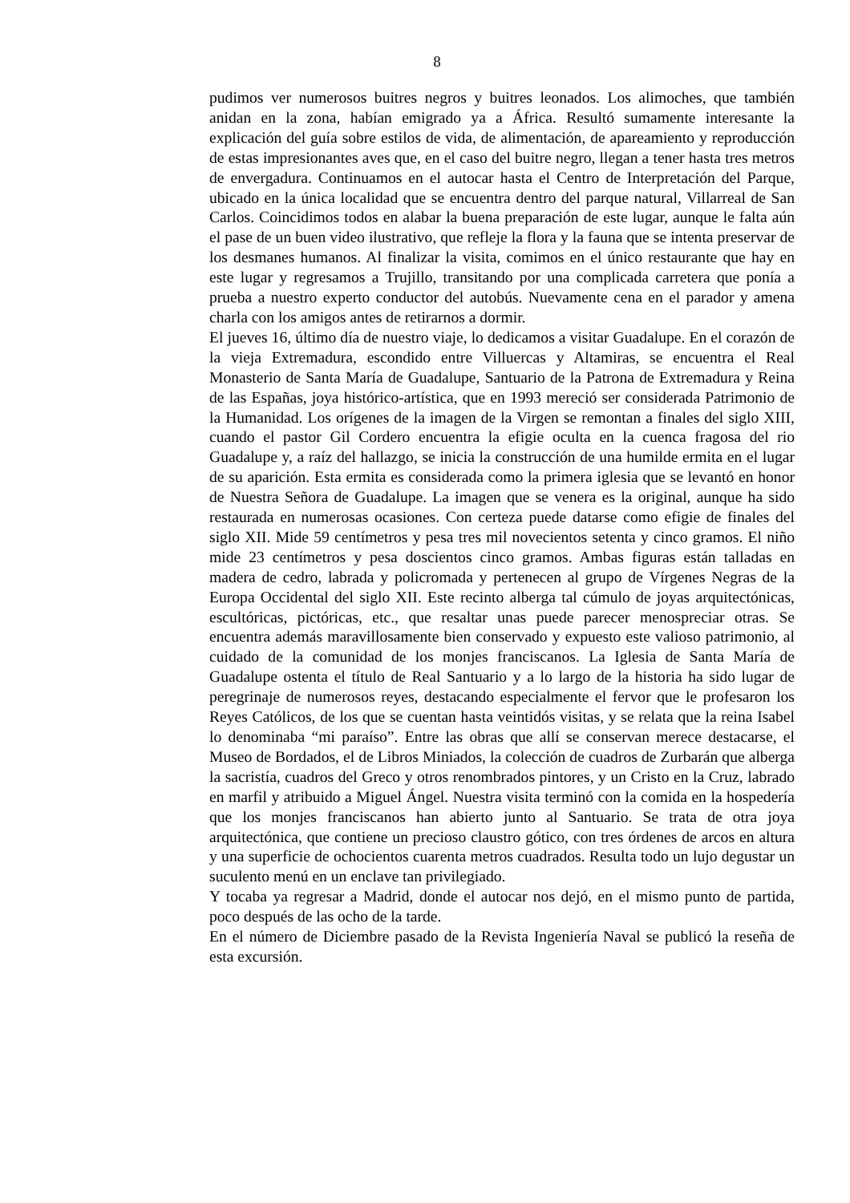8
pudimos ver numerosos buitres negros y buitres leonados. Los alimoches, que también anidan en la zona, habían emigrado ya a África. Resultó sumamente interesante la explicación del guía sobre estilos de vida, de alimentación, de apareamiento y reproducción de estas impresionantes aves que, en el caso del buitre negro, llegan a tener hasta tres metros de envergadura. Continuamos en el autocar hasta el Centro de Interpretación del Parque, ubicado en la única localidad que se encuentra dentro del parque natural, Villarreal de San Carlos. Coincidimos todos en alabar la buena preparación de este lugar, aunque le falta aún el pase de un buen video ilustrativo, que refleje la flora y la fauna que se intenta preservar de los desmanes humanos. Al finalizar la visita, comimos en el único restaurante que hay en este lugar y regresamos a Trujillo, transitando por una complicada carretera que ponía a prueba a nuestro experto conductor del autobús. Nuevamente cena en el parador y amena charla con los amigos antes de retirarnos a dormir.
El jueves 16, último día de nuestro viaje, lo dedicamos a visitar Guadalupe. En el corazón de la vieja Extremadura, escondido entre Villuercas y Altamiras, se encuentra el Real Monasterio de Santa María de Guadalupe, Santuario de la Patrona de Extremadura y Reina de las Españas, joya histórico-artística, que en 1993 mereció ser considerada Patrimonio de la Humanidad. Los orígenes de la imagen de la Virgen se remontan a finales del siglo XIII, cuando el pastor Gil Cordero encuentra la efigie oculta en la cuenca fragosa del rio Guadalupe y, a raíz del hallazgo, se inicia la construcción de una humilde ermita en el lugar de su aparición. Esta ermita es considerada como la primera iglesia que se levantó en honor de Nuestra Señora de Guadalupe. La imagen que se venera es la original, aunque ha sido restaurada en numerosas ocasiones. Con certeza puede datarse como efigie de finales del siglo XII. Mide 59 centímetros y pesa tres mil novecientos setenta y cinco gramos. El niño mide 23 centímetros y pesa doscientos cinco gramos. Ambas figuras están talladas en madera de cedro, labrada y policromada y pertenecen al grupo de Vírgenes Negras de la Europa Occidental del siglo XII. Este recinto alberga tal cúmulo de joyas arquitectónicas, escultóricas, pictóricas, etc., que resaltar unas puede parecer menospreciar otras. Se encuentra además maravillosamente bien conservado y expuesto este valioso patrimonio, al cuidado de la comunidad de los monjes franciscanos. La Iglesia de Santa María de Guadalupe ostenta el título de Real Santuario y a lo largo de la historia ha sido lugar de peregrinaje de numerosos reyes, destacando especialmente el fervor que le profesaron los Reyes Católicos, de los que se cuentan hasta veintidós visitas, y se relata que la reina Isabel lo denominaba “mi paraíso”. Entre las obras que allí se conservan merece destacarse, el Museo de Bordados, el de Libros Miniados, la colección de cuadros de Zurbarán que alberga la sacristía, cuadros del Greco y otros renombrados pintores, y un Cristo en la Cruz, labrado en marfil y atribuido a Miguel Ángel. Nuestra visita terminó con la comida en la hospedería que los monjes franciscanos han abierto junto al Santuario. Se trata de otra joya arquitectónica, que contiene un precioso claustro gótico, con tres órdenes de arcos en altura y una superficie de ochocientos cuarenta metros cuadrados. Resulta todo un lujo degustar un suculento menú en un enclave tan privilegiado.
Y tocaba ya regresar a Madrid, donde el autocar nos dejó, en el mismo punto de partida, poco después de las ocho de la tarde.
En el número de Diciembre pasado de la Revista Ingeniería Naval se publicó la reseña de esta excursión.